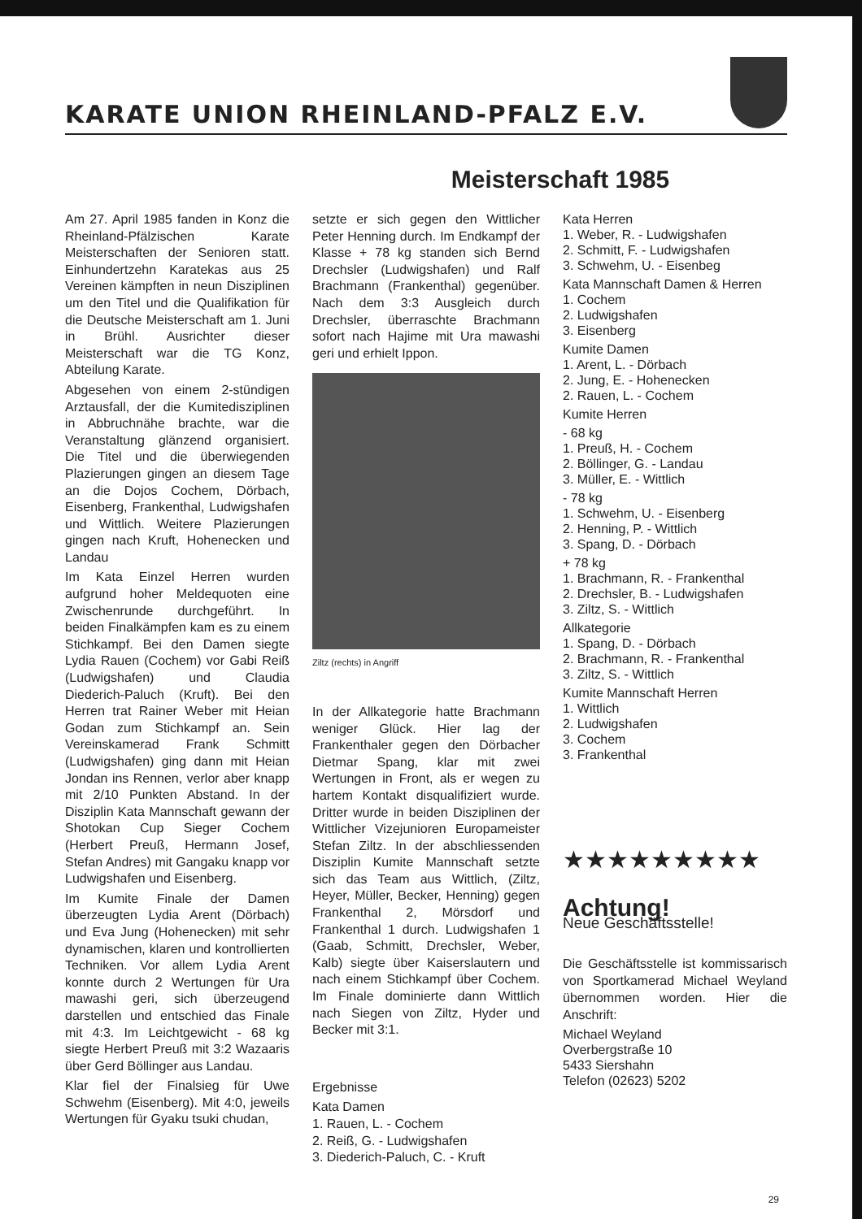KARATE UNION RHEINLAND-PFALZ E.V.
Meisterschaft 1985
Am 27. April 1985 fanden in Konz die Rheinland-Pfälzischen Karate Meisterschaften der Senioren statt. Einhundertzehn Karatekas aus 25 Vereinen kämpften in neun Disziplinen um den Titel und die Qualifikation für die Deutsche Meisterschaft am 1. Juni in Brühl. Ausrichter dieser Meisterschaft war die TG Konz, Abteilung Karate.
Abgesehen von einem 2-stündigen Arztausfall, der die Kumitedisziplinen in Abbruchnähe brachte, war die Veranstaltung glänzend organisiert. Die Titel und die überwiegenden Plazierungen gingen an diesem Tage an die Dojos Cochem, Dörbach, Eisenberg, Frankenthal, Ludwigshafen und Wittlich. Weitere Plazierungen gingen nach Kruft, Hohenecken und Landau
Im Kata Einzel Herren wurden aufgrund hoher Meldequoten eine Zwischenrunde durchgeführt. In beiden Finalkämpfen kam es zu einem Stichkampf. Bei den Damen siegte Lydia Rauen (Cochem) vor Gabi Reiß (Ludwigshafen) und Claudia Diederich-Paluch (Kruft). Bei den Herren trat Rainer Weber mit Heian Godan zum Stichkampf an. Sein Vereinskamerad Frank Schmitt (Ludwigshafen) ging dann mit Heian Jondan ins Rennen, verlor aber knapp mit 2/10 Punkten Abstand. In der Disziplin Kata Mannschaft gewann der Shotokan Cup Sieger Cochem (Herbert Preuß, Hermann Josef, Stefan Andres) mit Gangaku knapp vor Ludwigshafen und Eisenberg.
Im Kumite Finale der Damen überzeugten Lydia Arent (Dörbach) und Eva Jung (Hohenecken) mit sehr dynamischen, klaren und kontrollierten Techniken. Vor allem Lydia Arent konnte durch 2 Wertungen für Ura mawashi geri, sich überzeugend darstellen und entschied das Finale mit 4:3. Im Leichtgewicht - 68 kg siegte Herbert Preuß mit 3:2 Wazaaris über Gerd Böllinger aus Landau.
Klar fiel der Finalsieg für Uwe Schwehm (Eisenberg). Mit 4:0, jeweils Wertungen für Gyaku tsuki chudan,
setzte er sich gegen den Wittlicher Peter Henning durch. Im Endkampf der Klasse + 78 kg standen sich Bernd Drechsler (Ludwigshafen) und Ralf Brachmann (Frankenthal) gegenüber. Nach dem 3:3 Ausgleich durch Drechsler, überraschte Brachmann sofort nach Hajime mit Ura mawashi geri und erhielt Ippon.
Ziltz (rechts) in Angriff
In der Allkategorie hatte Brachmann weniger Glück. Hier lag der Frankenthaler gegen den Dörbacher Dietmar Spang, klar mit zwei Wertungen in Front, als er wegen zu hartem Kontakt disqualifiziert wurde. Dritter wurde in beiden Disziplinen der Wittlicher Vizejunioren Europameister Stefan Ziltz. In der abschliessenden Disziplin Kumite Mannschaft setzte sich das Team aus Wittlich, (Ziltz, Heyer, Müller, Becker, Henning) gegen Frankenthal 2, Mörsdorf und Frankenthal 1 durch. Ludwigshafen 1 (Gaab, Schmitt, Drechsler, Weber, Kalb) siegte über Kaiserslautern und nach einem Stichkampf über Cochem. Im Finale dominierte dann Wittlich nach Siegen von Ziltz, Hyder und Becker mit 3:1.
Ergebnisse
Kata Damen
1. Rauen, L. - Cochem
2. Reiß, G. - Ludwigshafen
3. Diederich-Paluch, C. - Kruft
Kata Herren
1. Weber, R. - Ludwigshafen
2. Schmitt, F. - Ludwigshafen
3. Schwehm, U. - Eisenbeg
Kata Mannschaft Damen & Herren
1. Cochem
2. Ludwigshafen
3. Eisenberg
Kumite Damen
1. Arent, L. - Dörbach
2. Jung, E. - Hohenecken
2. Rauen, L. - Cochem
Kumite Herren
- 68 kg
1. Preuß, H. - Cochem
2. Böllinger, G. - Landau
3. Müller, E. - Wittlich
- 78 kg
1. Schwehm, U. - Eisenberg
2. Henning, P. - Wittlich
3. Spang, D. - Dörbach
+ 78 kg
1. Brachmann, R. - Frankenthal
2. Drechsler, B. - Ludwigshafen
3. Ziltz, S. - Wittlich
Allkategorie
1. Spang, D. - Dörbach
2. Brachmann, R. - Frankenthal
3. Ziltz, S. - Wittlich
Kumite Mannschaft Herren
1. Wittlich
2. Ludwigshafen
3. Cochem
3. Frankenthal
★★★★★★★★★
Achtung!
Neue Geschäftsstelle!
Die Geschäftsstelle ist kommissarisch von Sportkamerad Michael Weyland übernommen worden. Hier die Anschrift:
Michael Weyland
Overbergstraße 10
5433 Siershahn
Telefon (02623) 5202
29